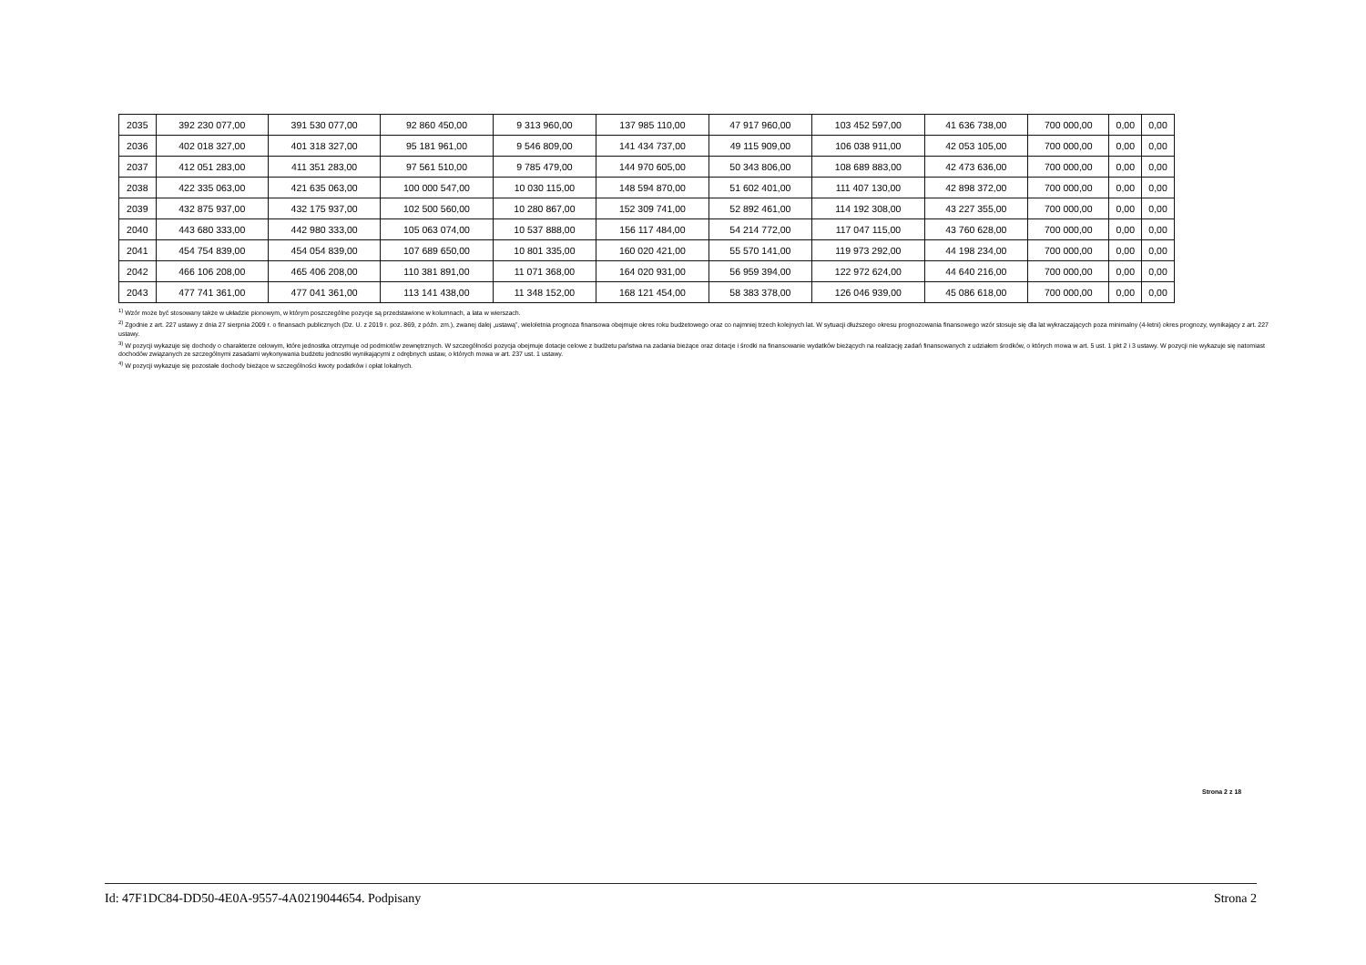| 2035 | 392 230 077,00 | 391 530 077,00 | 92 860 450,00 | 9 313 960,00 | 137 985 110,00 | 47 917 960,00 | 103 452 597,00 | 41 636 738,00 | 700 000,00 | 0,00 | 0,00 |
| 2036 | 402 018 327,00 | 401 318 327,00 | 95 181 961,00 | 9 546 809,00 | 141 434 737,00 | 49 115 909,00 | 106 038 911,00 | 42 053 105,00 | 700 000,00 | 0,00 | 0,00 |
| 2037 | 412 051 283,00 | 411 351 283,00 | 97 561 510,00 | 9 785 479,00 | 144 970 605,00 | 50 343 806,00 | 108 689 883,00 | 42 473 636,00 | 700 000,00 | 0,00 | 0,00 |
| 2038 | 422 335 063,00 | 421 635 063,00 | 100 000 547,00 | 10 030 115,00 | 148 594 870,00 | 51 602 401,00 | 111 407 130,00 | 42 898 372,00 | 700 000,00 | 0,00 | 0,00 |
| 2039 | 432 875 937,00 | 432 175 937,00 | 102 500 560,00 | 10 280 867,00 | 152 309 741,00 | 52 892 461,00 | 114 192 308,00 | 43 227 355,00 | 700 000,00 | 0,00 | 0,00 |
| 2040 | 443 680 333,00 | 442 980 333,00 | 105 063 074,00 | 10 537 888,00 | 156 117 484,00 | 54 214 772,00 | 117 047 115,00 | 43 760 628,00 | 700 000,00 | 0,00 | 0,00 |
| 2041 | 454 754 839,00 | 454 054 839,00 | 107 689 650,00 | 10 801 335,00 | 160 020 421,00 | 55 570 141,00 | 119 973 292,00 | 44 198 234,00 | 700 000,00 | 0,00 | 0,00 |
| 2042 | 466 106 208,00 | 465 406 208,00 | 110 381 891,00 | 11 071 368,00 | 164 020 931,00 | 56 959 394,00 | 122 972 624,00 | 44 640 216,00 | 700 000,00 | 0,00 | 0,00 |
| 2043 | 477 741 361,00 | 477 041 361,00 | 113 141 438,00 | 11 348 152,00 | 168 121 454,00 | 58 383 378,00 | 126 046 939,00 | 45 086 618,00 | 700 000,00 | 0,00 | 0,00 |
<sup>1)</sup> Wzór może być stosowany także w układzie pionowym, w którym poszczególne pozycje są przedstawione w kolumnach, a lata w wierszach.
<sup>2)</sup> Zgodnie z art. 227 ustawy z dnia 27 sierpnia 2009 r. o finansach publicznych (Dz. U. z 2019 r. poz. 869, z późn. zm.), zwanej dalej „ustawą”, wieloletnia prognoza finansowa obejmuje okres roku budżetowego oraz co najmniej trzech kolejnych lat. W sytuacji dłuższego okresu prognozowania finansowego wzór stosuje się dla lat wykraczających poza minimalny (4-letni) okres prognozy, wynikający z art. 227 ustawy.
<sup>3)</sup> W pozycji wykazuje się dochody o charakterze celowym, które jednostka otrzymuje od podmiotów zewnętrznych. W szczególności pozycja obejmuje dotacje celowe z budżetu państwa na zadania bieżące oraz dotacje i środki na finansowanie wydatków bieżących na realizację zadań finansowanych z udziałem środków, o których mowa w art. 5 ust. 1 pkt 2 i 3 ustawy. W pozycji nie wykazuje się natomiast dochodów związanych ze szczególnymi zasadami wykonywania budżetu jednostki wynikającymi z odrębnych ustaw, o których mowa w art. 237 ust. 1 ustawy.
<sup>4)</sup> W pozycji wykazuje się pozostałe dochody bieżące w szczególności kwoty podatków i opłat lokalnych.
Strona 2 z 18
Id: 47F1DC84-DD50-4E0A-9557-4A0219044654. Podpisany Strona 2